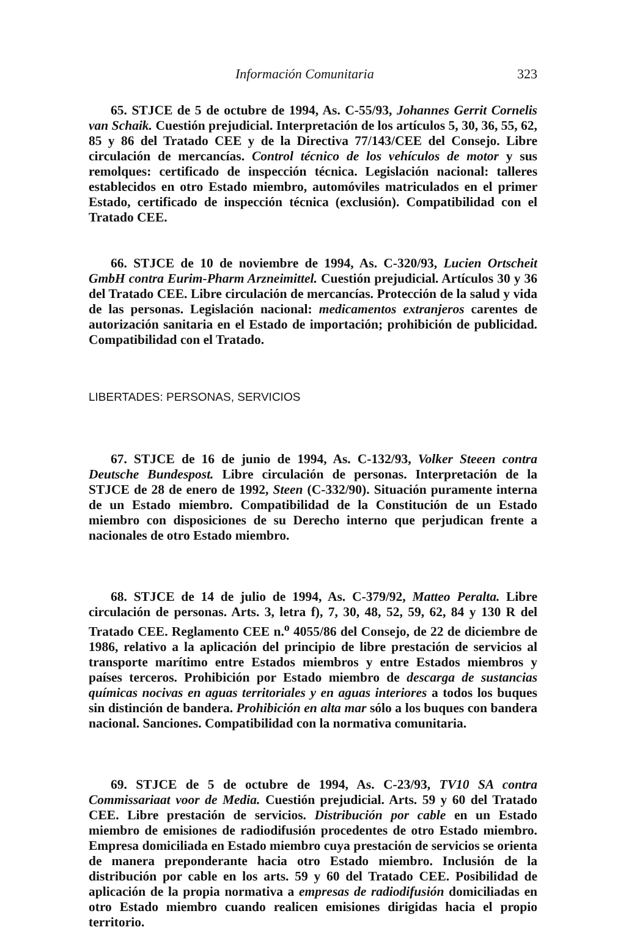Información Comunitaria 323
65. STJCE de 5 de octubre de 1994, As. C-55/93, Johannes Gerrit Cornelis van Schaik. Cuestión prejudicial. Interpretación de los artículos 5, 30, 36, 55, 62, 85 y 86 del Tratado CEE y de la Directiva 77/143/CEE del Consejo. Libre circulación de mercancías. Control técnico de los vehículos de motor y sus remolques: certificado de inspección técnica. Legislación nacional: talleres establecidos en otro Estado miembro, automóviles matriculados en el primer Estado, certificado de inspección técnica (exclusión). Compatibilidad con el Tratado CEE.
66. STJCE de 10 de noviembre de 1994, As. C-320/93, Lucien Ortscheit GmbH contra Eurim-Pharm Arzneimittel. Cuestión prejudicial. Artículos 30 y 36 del Tratado CEE. Libre circulación de mercancías. Protección de la salud y vida de las personas. Legislación nacional: medicamentos extranjeros carentes de autorización sanitaria en el Estado de importación; prohibición de publicidad. Compatibilidad con el Tratado.
LIBERTADES: PERSONAS, SERVICIOS
67. STJCE de 16 de junio de 1994, As. C-132/93, Volker Steeen contra Deutsche Bundespost. Libre circulación de personas. Interpretación de la STJCE de 28 de enero de 1992, Steen (C-332/90). Situación puramente interna de un Estado miembro. Compatibilidad de la Constitución de un Estado miembro con disposiciones de su Derecho interno que perjudican frente a nacionales de otro Estado miembro.
68. STJCE de 14 de julio de 1994, As. C-379/92, Matteo Peralta. Libre circulación de personas. Arts. 3, letra f), 7, 30, 48, 52, 59, 62, 84 y 130 R del Tratado CEE. Reglamento CEE n.<sup>o</sup> 4055/86 del Consejo, de 22 de diciembre de 1986, relativo a la aplicación del principio de libre prestación de servicios al transporte marítimo entre Estados miembros y entre Estados miembros y países terceros. Prohibición por Estado miembro de descarga de sustancias químicas nocivas en aguas territoriales y en aguas interiores a todos los buques sin distinción de bandera. Prohibición en alta mar sólo a los buques con bandera nacional. Sanciones. Compatibilidad con la normativa comunitaria.
69. STJCE de 5 de octubre de 1994, As. C-23/93, TV10 SA contra Commissariaat voor de Media. Cuestión prejudicial. Arts. 59 y 60 del Tratado CEE. Libre prestación de servicios. Distribución por cable en un Estado miembro de emisiones de radiodifusión procedentes de otro Estado miembro. Empresa domiciliada en Estado miembro cuya prestación de servicios se orienta de manera preponderante hacia otro Estado miembro. Inclusión de la distribución por cable en los arts. 59 y 60 del Tratado CEE. Posibilidad de aplicación de la propia normativa a empresas de radiodifusión domiciliadas en otro Estado miembro cuando realicen emisiones dirigidas hacia el propio territorio.